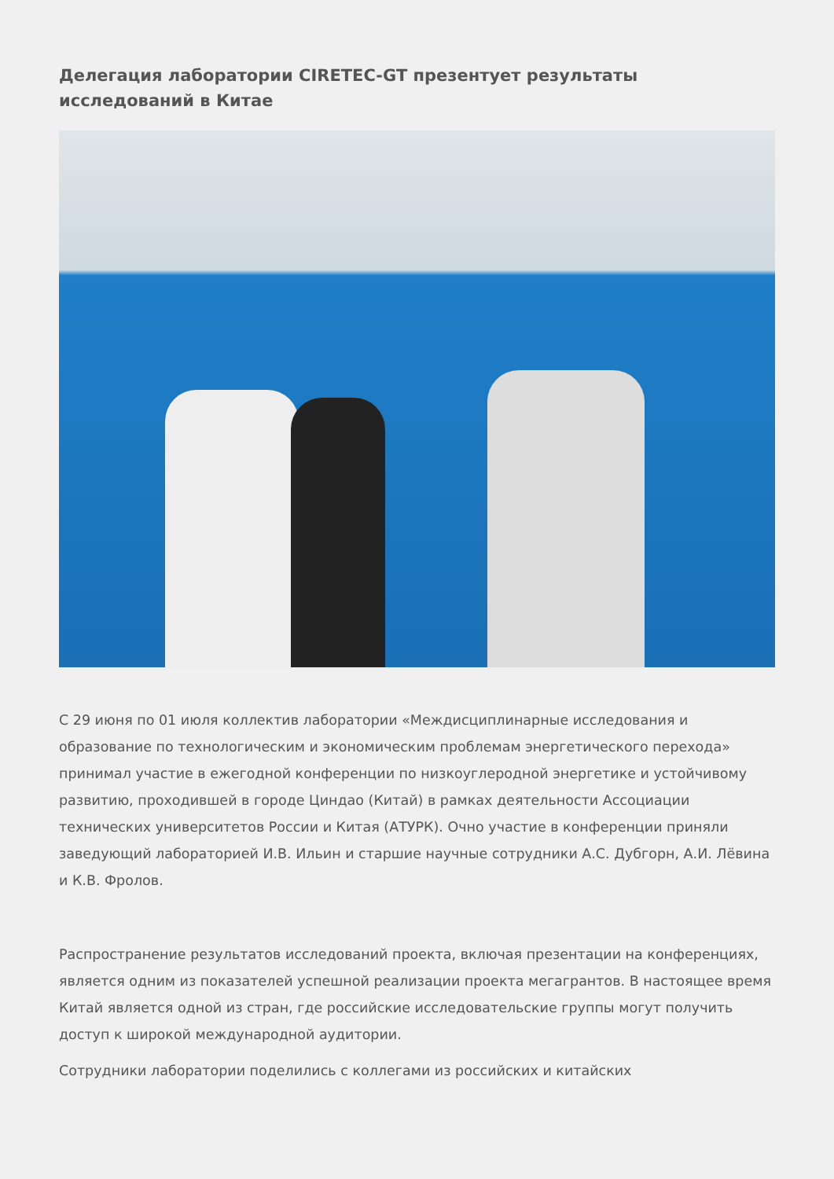Делегация лаборатории CIRETEC-GT презентует результаты исследований в Китае
С 29 июня по 01 июля коллектив лаборатории «Междисциплинарные исследования и образование по технологическим и экономическим проблемам энергетического перехода» принимал участие в ежегодной конференции по низкоуглеродной энергетике и устойчивому развитию, проходившей в городе Циндао (Китай) в рамках деятельности Ассоциации технических университетов России и Китая (АТУРК). Очно участие в конференции приняли заведующий лабораторией И.В. Ильин и старшие научные сотрудники А.С. Дубгорн, А.И. Лёвина и К.В. Фролов.
Распространение результатов исследований проекта, включая презентации на конференциях, является одним из показателей успешной реализации проекта мегагрантов. В настоящее время Китай является одной из стран, где российские исследовательские группы могут получить доступ к широкой международной аудитории.
Сотрудники лаборатории поделились с коллегами из российских и китайских